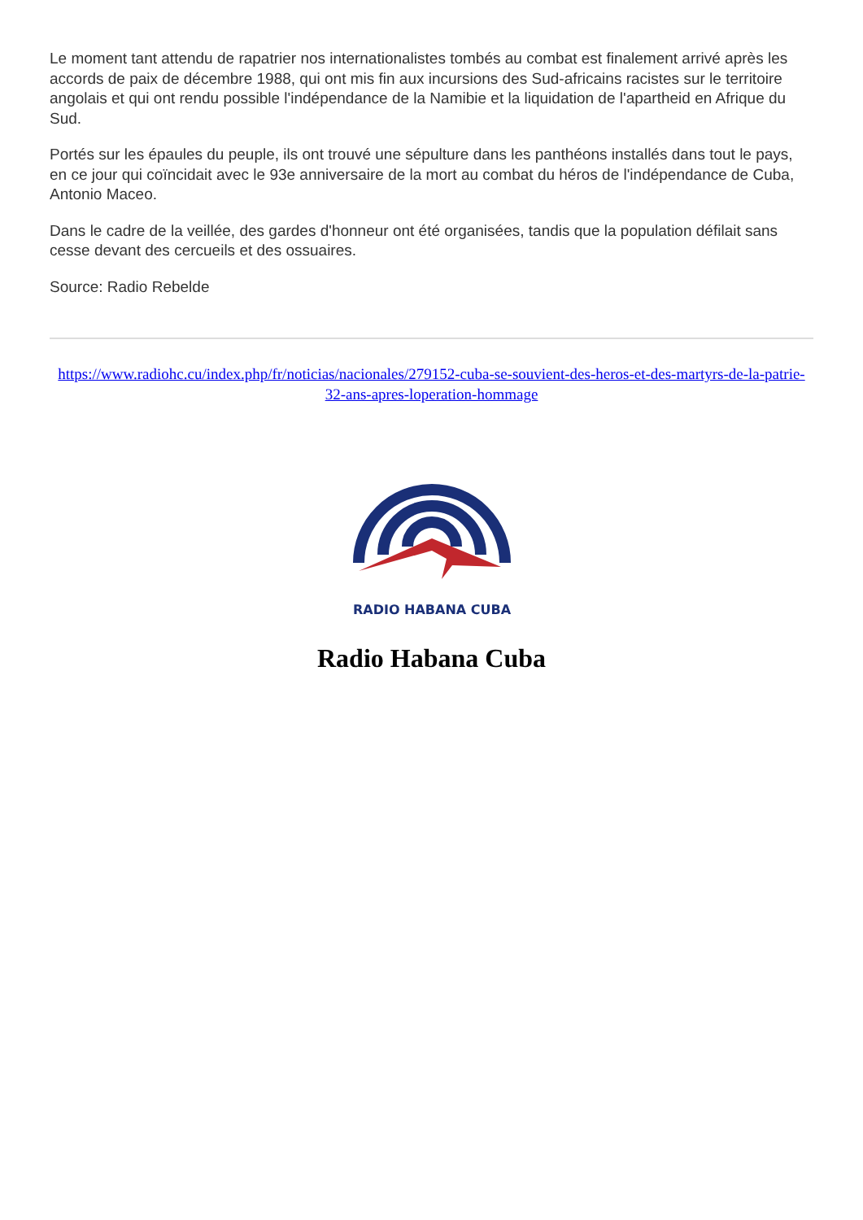Le moment tant attendu de rapatrier nos internationalistes tombés au combat est finalement arrivé après les accords de paix de décembre 1988, qui ont mis fin aux incursions des Sud-africains racistes sur le territoire angolais et qui ont rendu possible l'indépendance de la Namibie et la liquidation de l'apartheid en Afrique du Sud.
Portés sur les épaules du peuple, ils ont trouvé une sépulture dans les panthéons installés dans tout le pays, en ce jour qui coïncidait avec le 93e anniversaire de la mort au combat du héros de l'indépendance de Cuba, Antonio Maceo.
Dans le cadre de la veillée, des gardes d'honneur ont été organisées, tandis que la population défilait sans cesse devant des cercueils et des ossuaires.
Source: Radio Rebelde
https://www.radiohc.cu/index.php/fr/noticias/nacionales/279152-cuba-se-souvient-des-heros-et-des-martyrs-de-la-patrie-32-ans-apres-loperation-hommage
RADIO HABANA CUBA
Radio Habana Cuba